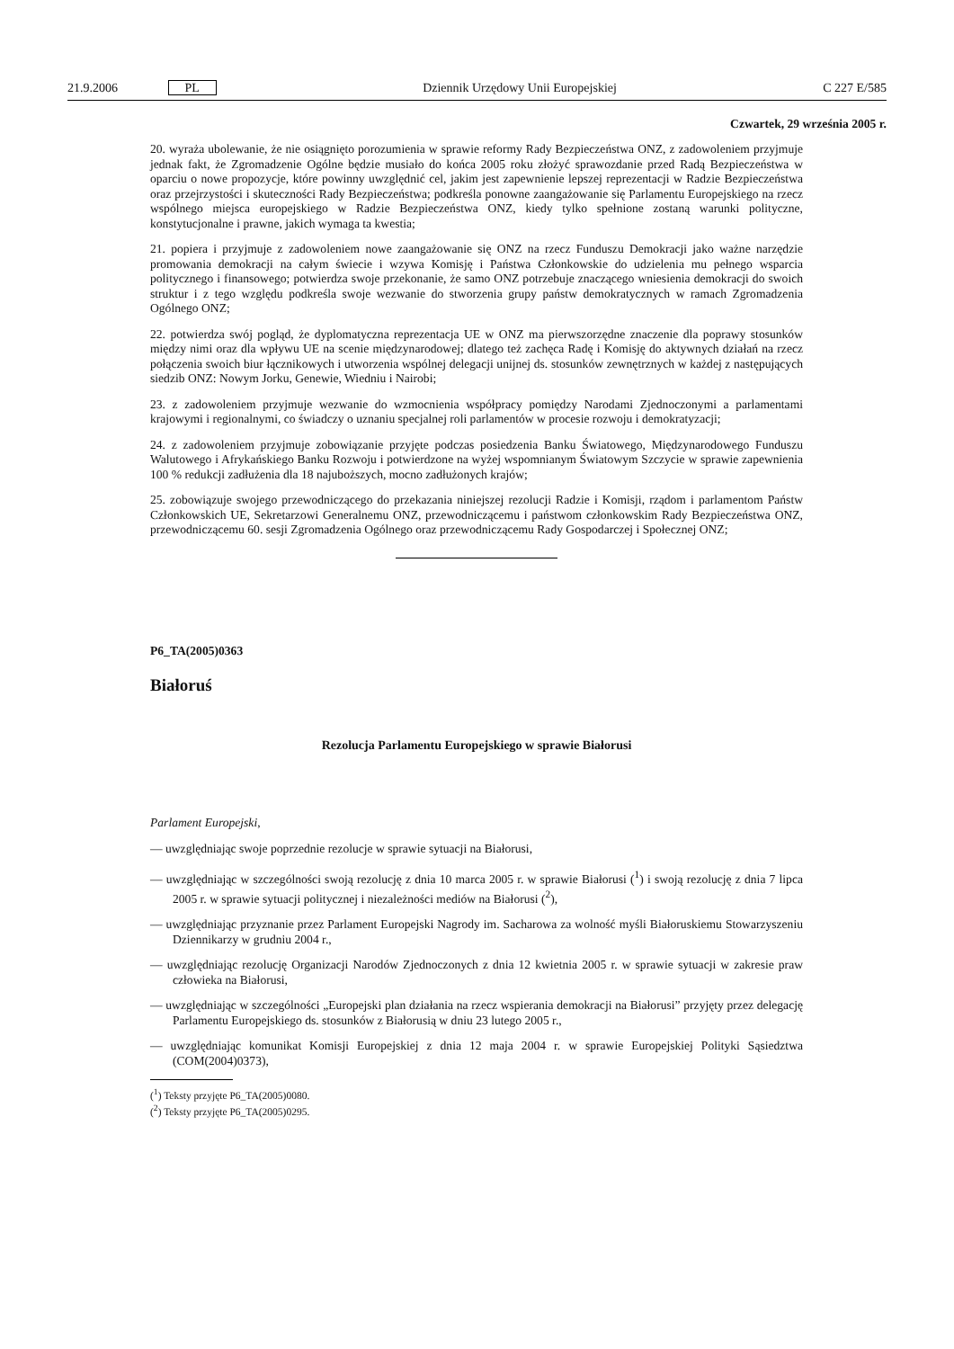21.9.2006 PL Dziennik Urzędowy Unii Europejskiej C 227 E/585
Czwartek, 29 września 2005 r.
20. wyraża ubolewanie, że nie osiągnięto porozumienia w sprawie reformy Rady Bezpieczeństwa ONZ, z zadowoleniem przyjmuje jednak fakt, że Zgromadzenie Ogólne będzie musiało do końca 2005 roku złożyć sprawozdanie przed Radą Bezpieczeństwa w oparciu o nowe propozycje, które powinny uwzględnić cel, jakim jest zapewnienie lepszej reprezentacji w Radzie Bezpieczeństwa oraz przejrzystości i skuteczności Rady Bezpieczeństwa; podkreśla ponowne zaangażowanie się Parlamentu Europejskiego na rzecz wspólnego miejsca europejskiego w Radzie Bezpieczeństwa ONZ, kiedy tylko spełnione zostaną warunki polityczne, konstytucjonalne i prawne, jakich wymaga ta kwestia;
21. popiera i przyjmuje z zadowoleniem nowe zaangażowanie się ONZ na rzecz Funduszu Demokracji jako ważne narzędzie promowania demokracji na całym świecie i wzywa Komisję i Państwa Członkowskie do udzielenia mu pełnego wsparcia politycznego i finansowego; potwierdza swoje przekonanie, że samo ONZ potrzebuje znaczącego wniesienia demokracji do swoich struktur i z tego względu podkreśla swoje wezwanie do stworzenia grupy państw demokratycznych w ramach Zgromadzenia Ogólnego ONZ;
22. potwierdza swój pogląd, że dyplomatyczna reprezentacja UE w ONZ ma pierwszorzędne znaczenie dla poprawy stosunków między nimi oraz dla wpływu UE na scenie międzynarodowej; dlatego też zachęca Radę i Komisję do aktywnych działań na rzecz połączenia swoich biur łącznikowych i utworzenia wspólnej delegacji unijnej ds. stosunków zewnętrznych w każdej z następujących siedzib ONZ: Nowym Jorku, Genewie, Wiedniu i Nairobi;
23. z zadowoleniem przyjmuje wezwanie do wzmocnienia współpracy pomiędzy Narodami Zjednoczonymi a parlamentami krajowymi i regionalnymi, co świadczy o uznaniu specjalnej roli parlamentów w procesie rozwoju i demokratyzacji;
24. z zadowoleniem przyjmuje zobowiązanie przyjęte podczas posiedzenia Banku Światowego, Międzynarodowego Funduszu Walutowego i Afrykańskiego Banku Rozwoju i potwierdzone na wyżej wspomnianym Światowym Szczycie w sprawie zapewnienia 100 % redukcji zadłużenia dla 18 najuboższych, mocno zadłużonych krajów;
25. zobowiązuje swojego przewodniczącego do przekazania niniejszej rezolucji Radzie i Komisji, rządom i parlamentom Państw Członkowskich UE, Sekretarzowi Generalnemu ONZ, przewodniczącemu i państwom członkowskim Rady Bezpieczeństwa ONZ, przewodniczącemu 60. sesji Zgromadzenia Ogólnego oraz przewodniczącemu Rady Gospodarczej i Społecznej ONZ;
P6_TA(2005)0363
Białoruś
Rezolucja Parlamentu Europejskiego w sprawie Białorusi
Parlament Europejski,
— uwzględniając swoje poprzednie rezolucje w sprawie sytuacji na Białorusi,
— uwzględniając w szczególności swoją rezolucję z dnia 10 marca 2005 r. w sprawie Białorusi (<sup>1</sup>) i swoją rezolucję z dnia 7 lipca 2005 r. w sprawie sytuacji politycznej i niezależności mediów na Białorusi (<sup>2</sup>),
— uwzględniając przyznanie przez Parlament Europejski Nagrody im. Sacharowa za wolność myśli Białoruskiemu Stowarzyszeniu Dziennikarzy w grudniu 2004 r.,
— uwzględniając rezolucję Organizacji Narodów Zjednoczonych z dnia 12 kwietnia 2005 r. w sprawie sytuacji w zakresie praw człowieka na Białorusi,
— uwzględniając w szczególności „Europejski plan działania na rzecz wspierania demokracji na Białorusi” przyjęty przez delegację Parlamentu Europejskiego ds. stosunków z Białorusią w dniu 23 lutego 2005 r.,
— uwzględniając komunikat Komisji Europejskiej z dnia 12 maja 2004 r. w sprawie Europejskiej Polityki Sąsiedztwa (COM(2004)0373),
(<sup>1</sup>) Teksty przyjęte P6_TA(2005)0080.
(<sup>2</sup>) Teksty przyjęte P6_TA(2005)0295.